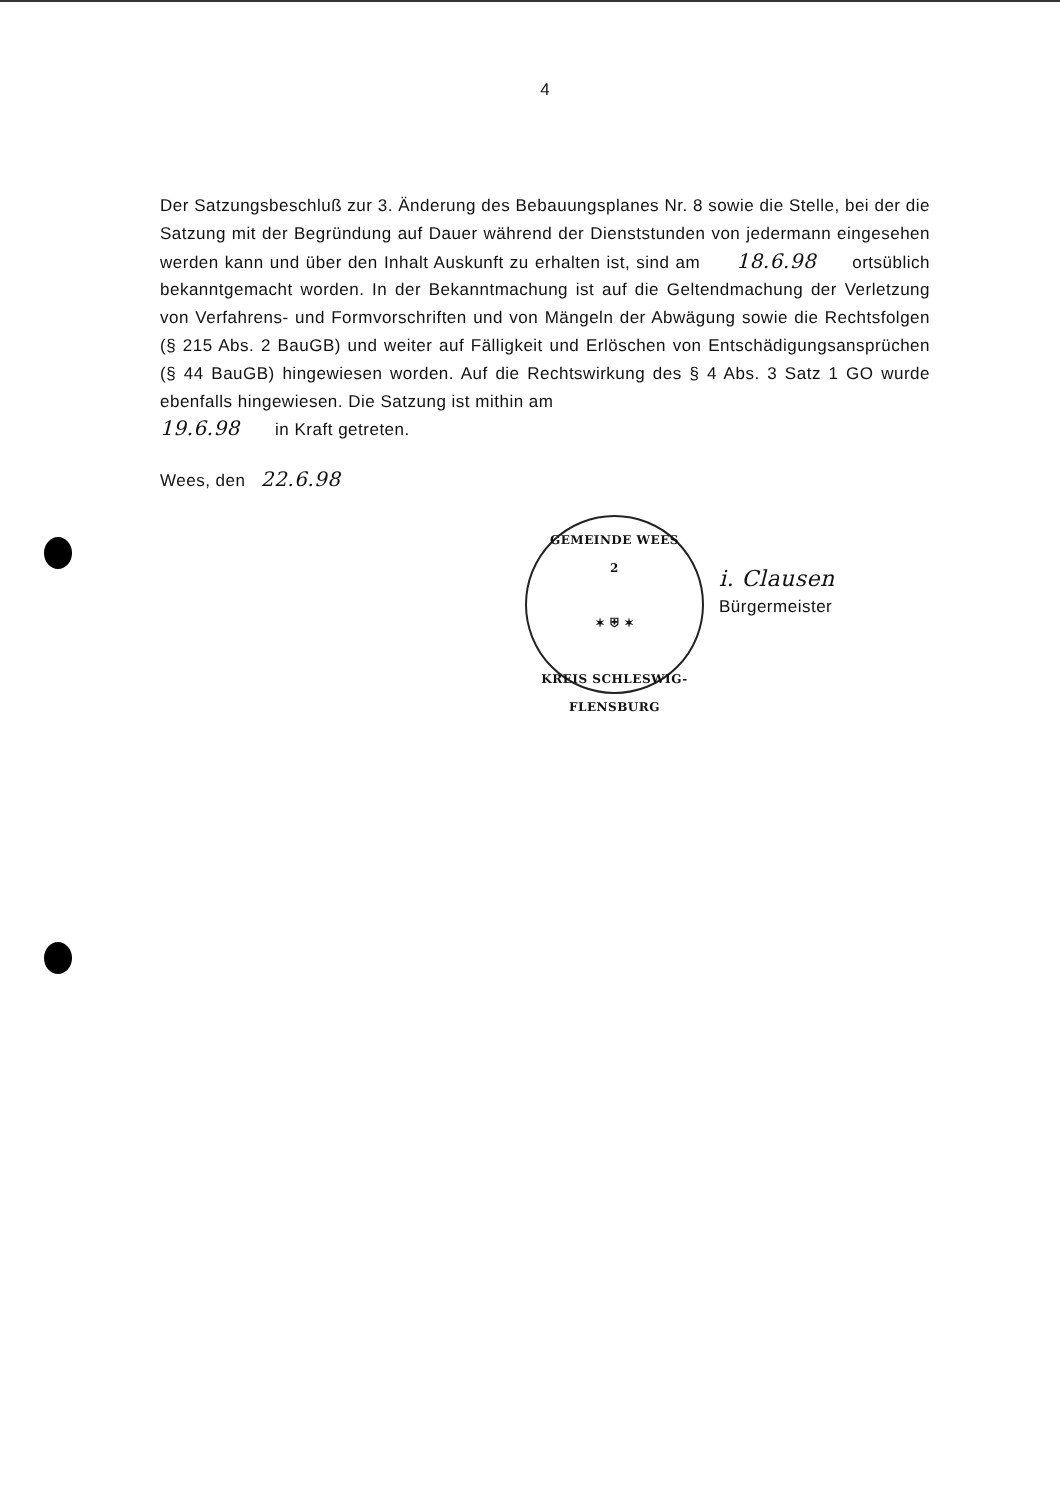4
Der Satzungsbeschluß zur 3. Änderung des Bebauungsplanes Nr. 8 sowie die Stelle, bei der die Satzung mit der Begründung auf Dauer während der Dienststunden von jedermann eingesehen werden kann und über den Inhalt Auskunft zu erhalten ist, sind am 18.6.98 ortsüblich bekanntgemacht worden. In der Bekanntmachung ist auf die Geltendmachung der Verletzung von Verfahrens- und Formvorschriften und von Mängeln der Abwägung sowie die Rechtsfolgen (§ 215 Abs. 2 BauGB) und weiter auf Fälligkeit und Erlöschen von Entschädigungsansprüchen (§ 44 BauGB) hingewiesen worden. Auf die Rechtswirkung des § 4 Abs. 3 Satz 1 GO wurde ebenfalls hingewiesen. Die Satzung ist mithin am
19.6.98 in Kraft getreten.
Wees, den 22.6.98
GEMEINDE WEES
2
✶ ⛨ ✶
KREIS SCHLESWIG-FLENSBURG
i. Clausen
Bürgermeister